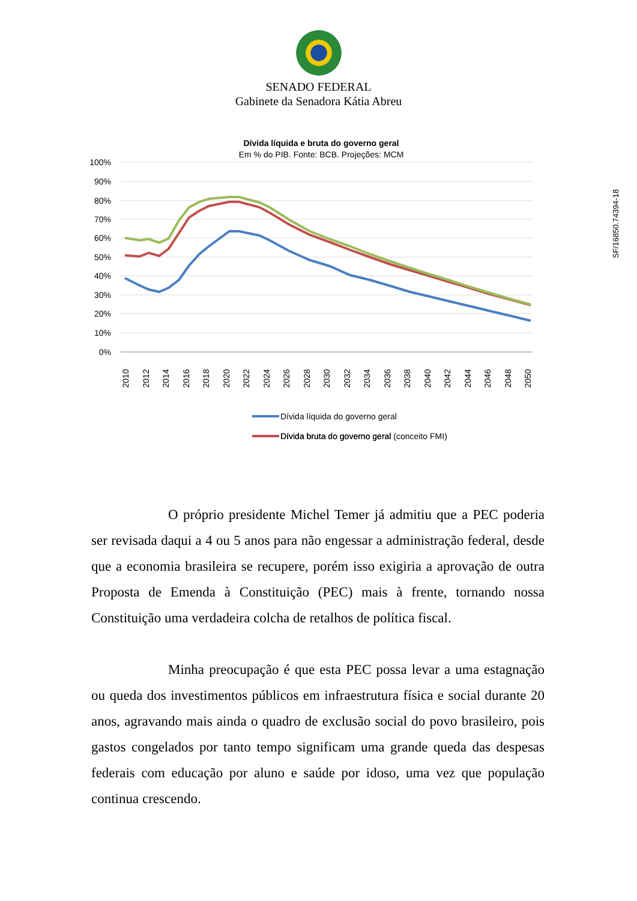SENADO FEDERAL
Gabinete da Senadora Kátia Abreu
Dívida líquida e bruta do governo geral
Em % do PIB. Fonte: BCB. Projeções: MCM
100%
90%
80%
70%
60%
50%
40%
30%
20%
10%
0%
2010
2012
2014
2016
2018
2020
2022
2024
2026
2028
2030
2032
2034
2036
2038
2040
2042
2044
2046
2048
2050
Dívida líquida do governo geral
Dívida bruta do governo geral
Dívida bruta do governo geral (conceito FMI)
O próprio presidente Michel Temer já admitiu que a PEC poderia ser revisada daqui a 4 ou 5 anos para não engessar a administração federal, desde que a economia brasileira se recupere, porém isso exigiria a aprovação de outra Proposta de Emenda à Constituição (PEC) mais à frente, tornando nossa Constituição uma verdadeira colcha de retalhos de política fiscal.
Minha preocupação é que esta PEC possa levar a uma estagnação ou queda dos investimentos públicos em infraestrutura física e social durante 20 anos, agravando mais ainda o quadro de exclusão social do povo brasileiro, pois gastos congelados por tanto tempo significam uma grande queda das despesas federais com educação por aluno e saúde por idoso, uma vez que população continua crescendo.
SF/16850.74394-18